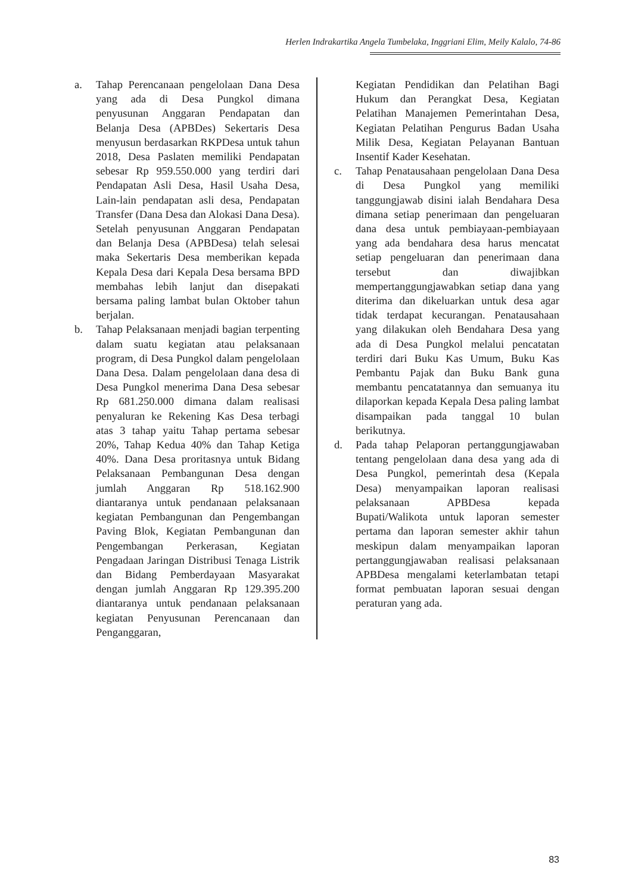Herlen Indrakartika Angela Tumbelaka, Inggriani Elim, Meily Kalalo, 74-86
a. Tahap Perencanaan pengelolaan Dana Desa yang ada di Desa Pungkol dimana penyusunan Anggaran Pendapatan dan Belanja Desa (APBDes) Sekertaris Desa menyusun berdasarkan RKPDesa untuk tahun 2018, Desa Paslaten memiliki Pendapatan sebesar Rp 959.550.000 yang terdiri dari Pendapatan Asli Desa, Hasil Usaha Desa, Lain-lain pendapatan asli desa, Pendapatan Transfer (Dana Desa dan Alokasi Dana Desa). Setelah penyusunan Anggaran Pendapatan dan Belanja Desa (APBDesa) telah selesai maka Sekertaris Desa memberikan kepada Kepala Desa dari Kepala Desa bersama BPD membahas lebih lanjut dan disepakati bersama paling lambat bulan Oktober tahun berjalan.
b. Tahap Pelaksanaan menjadi bagian terpenting dalam suatu kegiatan atau pelaksanaan program, di Desa Pungkol dalam pengelolaan Dana Desa. Dalam pengelolaan dana desa di Desa Pungkol menerima Dana Desa sebesar Rp 681.250.000 dimana dalam realisasi penyaluran ke Rekening Kas Desa terbagi atas 3 tahap yaitu Tahap pertama sebesar 20%, Tahap Kedua 40% dan Tahap Ketiga 40%. Dana Desa proritasnya untuk Bidang Pelaksanaan Pembangunan Desa dengan jumlah Anggaran Rp 518.162.900 diantaranya untuk pendanaan pelaksanaan kegiatan Pembangunan dan Pengembangan Paving Blok, Kegiatan Pembangunan dan Pengembangan Perkerasan, Kegiatan Pengadaan Jaringan Distribusi Tenaga Listrik dan Bidang Pemberdayaan Masyarakat dengan jumlah Anggaran Rp 129.395.200 diantaranya untuk pendanaan pelaksanaan kegiatan Penyusunan Perencanaan dan Penganggaran,
Kegiatan Pendidikan dan Pelatihan Bagi Hukum dan Perangkat Desa, Kegiatan Pelatihan Manajemen Pemerintahan Desa, Kegiatan Pelatihan Pengurus Badan Usaha Milik Desa, Kegiatan Pelayanan Bantuan Insentif Kader Kesehatan.
c. Tahap Penatausahaan pengelolaan Dana Desa di Desa Pungkol yang memiliki tanggungjawab disini ialah Bendahara Desa dimana setiap penerimaan dan pengeluaran dana desa untuk pembiayaan-pembiayaan yang ada bendahara desa harus mencatat setiap pengeluaran dan penerimaan dana tersebut dan diwajibkan mempertanggungjawabkan setiap dana yang diterima dan dikeluarkan untuk desa agar tidak terdapat kecurangan. Penatausahaan yang dilakukan oleh Bendahara Desa yang ada di Desa Pungkol melalui pencatatan terdiri dari Buku Kas Umum, Buku Kas Pembantu Pajak dan Buku Bank guna membantu pencatatannya dan semuanya itu dilaporkan kepada Kepala Desa paling lambat disampaikan pada tanggal 10 bulan berikutnya.
d. Pada tahap Pelaporan pertanggungjawaban tentang pengelolaan dana desa yang ada di Desa Pungkol, pemerintah desa (Kepala Desa) menyampaikan laporan realisasi pelaksanaan APBDesa kepada Bupati/Walikota untuk laporan semester pertama dan laporan semester akhir tahun meskipun dalam menyampaikan laporan pertanggungjawaban realisasi pelaksanaan APBDesa mengalami keterlambatan tetapi format pembuatan laporan sesuai dengan peraturan yang ada.
83